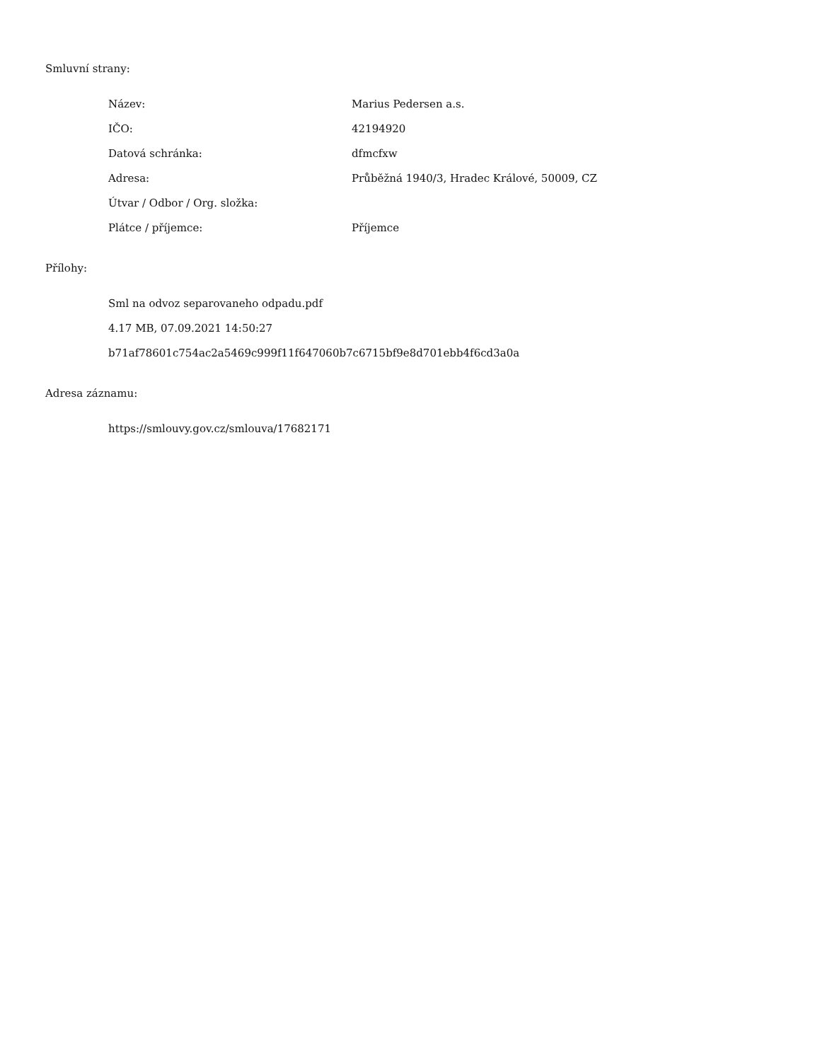Smluvní strany:
| Název: | Marius Pedersen a.s. |
| IČO: | 42194920 |
| Datová schránka: | dfmcfxw |
| Adresa: | Průběžná 1940/3, Hradec Králové, 50009, CZ |
| Útvar / Odbor / Org. složka: | |
| Plátce / příjemce: | Příjemce |
Přílohy:
Sml na odvoz separovaneho odpadu.pdf
4.17 MB, 07.09.2021 14:50:27
b71af78601c754ac2a5469c999f11f647060b7c6715bf9e8d701ebb4f6cd3a0a
Adresa záznamu:
https://smlouvy.gov.cz/smlouva/17682171